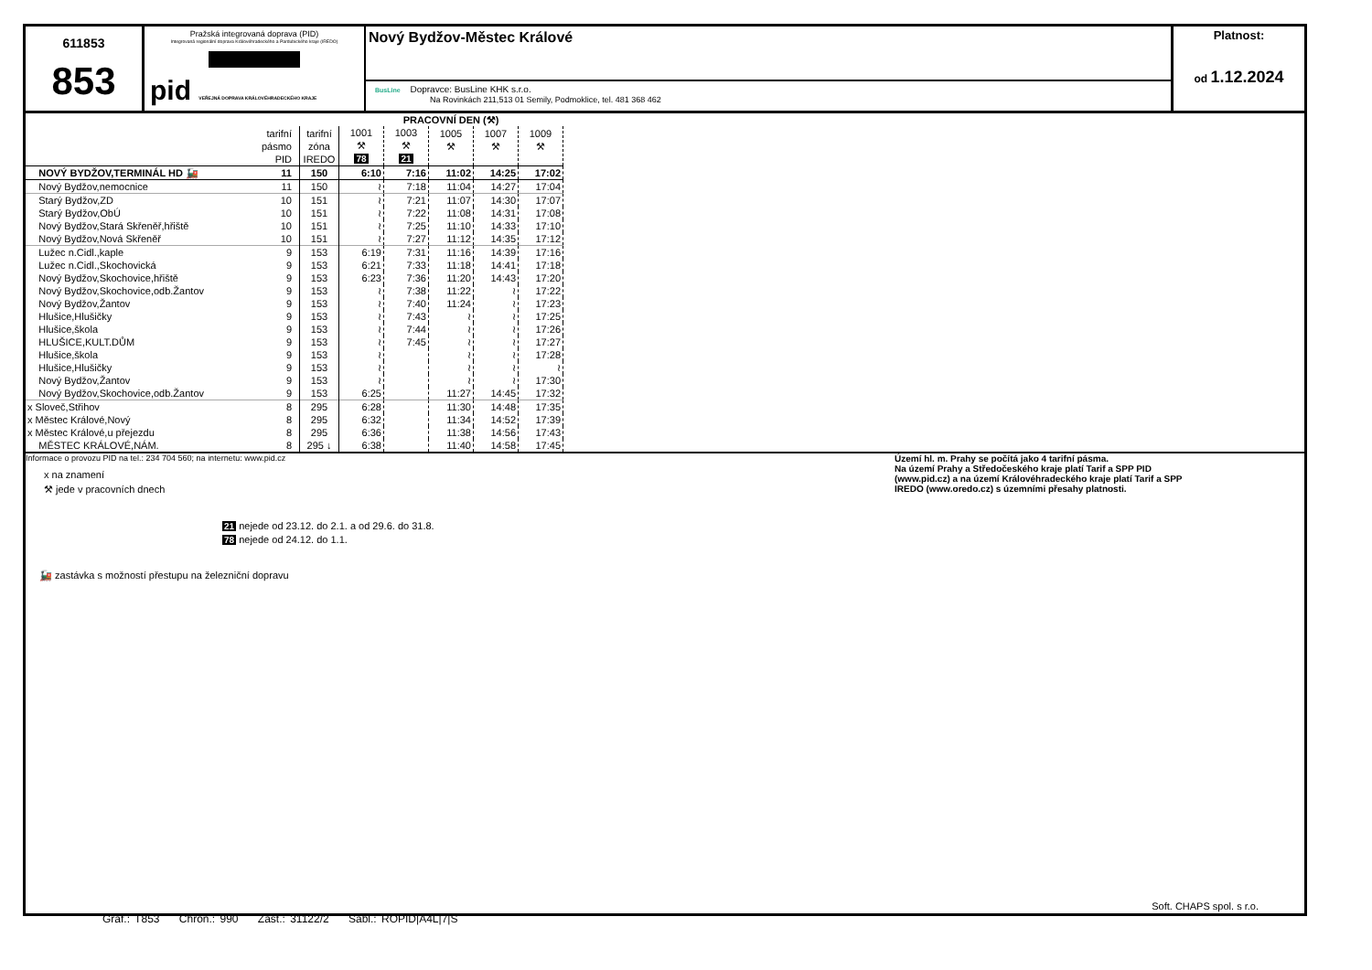611853
853
Pražská integrovaná doprava (PID)
Integrovaná regionální doprava Královéhradeckého a Pardubického kraje (IREDO)
pid VEŘEJNÁ DOPRAVA KRÁLOVÉHRADECKÉHO KRAJE
Nový Bydžov-Městec Králové
BusLine Dopravce: BusLine KHK s.r.o.
Na Rovinkách 211,513 01 Semily, Podmoklice, tel. 481 368 462
Platnost:
od 1.12.2024
| | | | PRACOVNÍ DEN (⚒) | | | | |
| --- | --- | --- | --- | --- | --- | --- | --- |
| | tarifní pásmo PID | tarifní zóna IREDO | 1001 ⚒ 78 | 1003 ⚒ 21 | 1005 ⚒ | 1007 ⚒ | 1009 ⚒ |
| NOVÝ BYDŽOV,TERMINÁL HD 🚂 | 11 | 150 | 6:10 | 7:16 | 11:02 | 14:25 | 17:02 |
| Nový Bydžov,nemocnice | 11 | 150 | ≀ | 7:18 | 11:04 | 14:27 | 17:04 |
| Starý Bydžov,ZD | 10 | 151 | ≀ | 7:21 | 11:07 | 14:30 | 17:07 |
| Starý Bydžov,ObÚ | 10 | 151 | ≀ | 7:22 | 11:08 | 14:31 | 17:08 |
| Nový Bydžov,Stará Skřeněř,hřiště | 10 | 151 | ≀ | 7:25 | 11:10 | 14:33 | 17:10 |
| Nový Bydžov,Nová Skřeněř | 10 | 151 | ≀ | 7:27 | 11:12 | 14:35 | 17:12 |
| Lužec n.Cidl.,kaple | 9 | 153 | 6:19 | 7:31 | 11:16 | 14:39 | 17:16 |
| Lužec n.Cidl.,Skochovická | 9 | 153 | 6:21 | 7:33 | 11:18 | 14:41 | 17:18 |
| Nový Bydžov,Skochovice,hřiště | 9 | 153 | 6:23 | 7:36 | 11:20 | 14:43 | 17:20 |
| Nový Bydžov,Skochovice,odb.Žantov | 9 | 153 | ≀ | 7:38 | 11:22 | ≀ | 17:22 |
| Nový Bydžov,Žantov | 9 | 153 | ≀ | 7:40 | 11:24 | ≀ | 17:23 |
| Hlušice,Hlušičky | 9 | 153 | ≀ | 7:43 | ≀ | ≀ | 17:25 |
| Hlušice,škola | 9 | 153 | ≀ | 7:44 | ≀ | ≀ | 17:26 |
| HLUŠICE,KULT.DŮM | 9 | 153 | ≀ | 7:45 | ≀ | ≀ | 17:27 |
| Hlušice,škola | 9 | 153 | ≀ | | ≀ | ≀ | 17:28 |
| Hlušice,Hlušičky | 9 | 153 | ≀ | | ≀ | ≀ | ≀ |
| Nový Bydžov,Žantov | 9 | 153 | ≀ | | ≀ | ≀ | 17:30 |
| Nový Bydžov,Skochovice,odb.Žantov | 9 | 153 | 6:25 | | 11:27 | 14:45 | 17:32 |
| x Sloveč,Střihov | 8 | 295 | 6:28 | | 11:30 | 14:48 | 17:35 |
| x Městec Králové,Nový | 8 | 295 | 6:32 | | 11:34 | 14:52 | 17:39 |
| x Městec Králové,u přejezdu | 8 | 295 | 6:36 | | 11:38 | 14:56 | 17:43 |
| MĚSTEC KRÁLOVÉ,NÁM. | 8 | 295 ↓ | 6:38 | | 11:40 | 14:58 | 17:45 |
Informace o provozu PID na tel.: 234 704 560; na internetu: www.pid.cz
x na znamení
⚒ jede v pracovních dnech
21 nejede od 23.12. do 2.1. a od 29.6. do 31.8.
78 nejede od 24.12. do 1.1.
🚂 zastávka s možností přestupu na železniční dopravu
Území hl. m. Prahy se počítá jako 4 tarifní pásma.
Na území Prahy a Středočeského kraje platí Tarif a SPP PID (www.pid.cz) a na území Královéhradeckého kraje platí Tarif a SPP IREDO (www.oredo.cz) s územními přesahy platnosti.
Soft. CHAPS spol. s r.o.
Graf.: T853 Chron.: 990 Zast.: 31122/2 Sabl.: ROPID|A4L|7|S